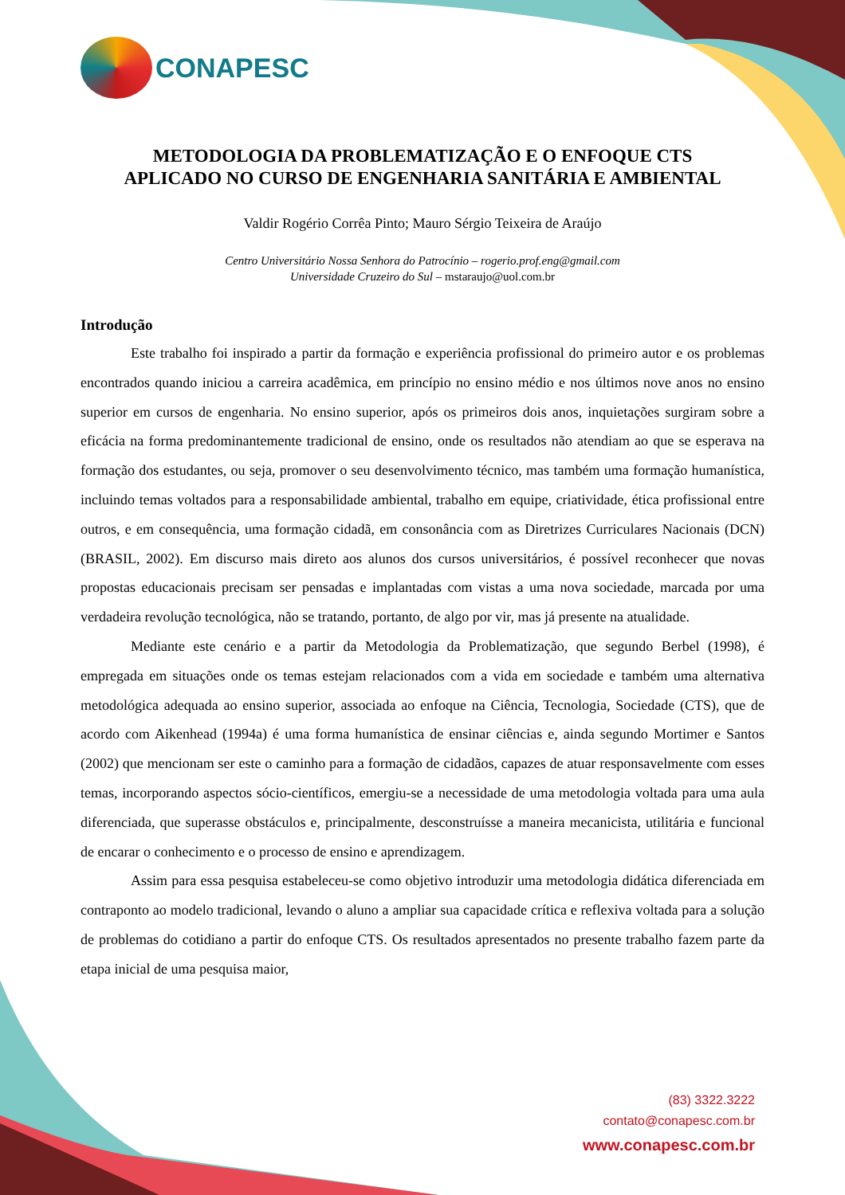CONAPESC
METODOLOGIA DA PROBLEMATIZAÇÃO E O ENFOQUE CTS
APLICADO NO CURSO DE ENGENHARIA SANITÁRIA E AMBIENTAL
Valdir Rogério Corrêa Pinto; Mauro Sérgio Teixeira de Araújo
Centro Universitário Nossa Senhora do Patrocínio – rogerio.prof.eng@gmail.com
Universidade Cruzeiro do Sul – mstaraujo@uol.com.br
Introdução
Este trabalho foi inspirado a partir da formação e experiência profissional do primeiro autor e os problemas encontrados quando iniciou a carreira acadêmica, em princípio no ensino médio e nos últimos nove anos no ensino superior em cursos de engenharia. No ensino superior, após os primeiros dois anos, inquietações surgiram sobre a eficácia na forma predominantemente tradicional de ensino, onde os resultados não atendiam ao que se esperava na formação dos estudantes, ou seja, promover o seu desenvolvimento técnico, mas também uma formação humanística, incluindo temas voltados para a responsabilidade ambiental, trabalho em equipe, criatividade, ética profissional entre outros, e em consequência, uma formação cidadã, em consonância com as Diretrizes Curriculares Nacionais (DCN) (BRASIL, 2002). Em discurso mais direto aos alunos dos cursos universitários, é possível reconhecer que novas propostas educacionais precisam ser pensadas e implantadas com vistas a uma nova sociedade, marcada por uma verdadeira revolução tecnológica, não se tratando, portanto, de algo por vir, mas já presente na atualidade.
Mediante este cenário e a partir da Metodologia da Problematização, que segundo Berbel (1998), é empregada em situações onde os temas estejam relacionados com a vida em sociedade e também uma alternativa metodológica adequada ao ensino superior, associada ao enfoque na Ciência, Tecnologia, Sociedade (CTS), que de acordo com Aikenhead (1994a) é uma forma humanística de ensinar ciências e, ainda segundo Mortimer e Santos (2002) que mencionam ser este o caminho para a formação de cidadãos, capazes de atuar responsavelmente com esses temas, incorporando aspectos sócio-científicos, emergiu-se a necessidade de uma metodologia voltada para uma aula diferenciada, que superasse obstáculos e, principalmente, desconstruísse a maneira mecanicista, utilitária e funcional de encarar o conhecimento e o processo de ensino e aprendizagem.
Assim para essa pesquisa estabeleceu-se como objetivo introduzir uma metodologia didática diferenciada em contraponto ao modelo tradicional, levando o aluno a ampliar sua capacidade crítica e reflexiva voltada para a solução de problemas do cotidiano a partir do enfoque CTS. Os resultados apresentados no presente trabalho fazem parte da etapa inicial de uma pesquisa maior,
(83) 3322.3222
contato@conapesc.com.br
www.conapesc.com.br